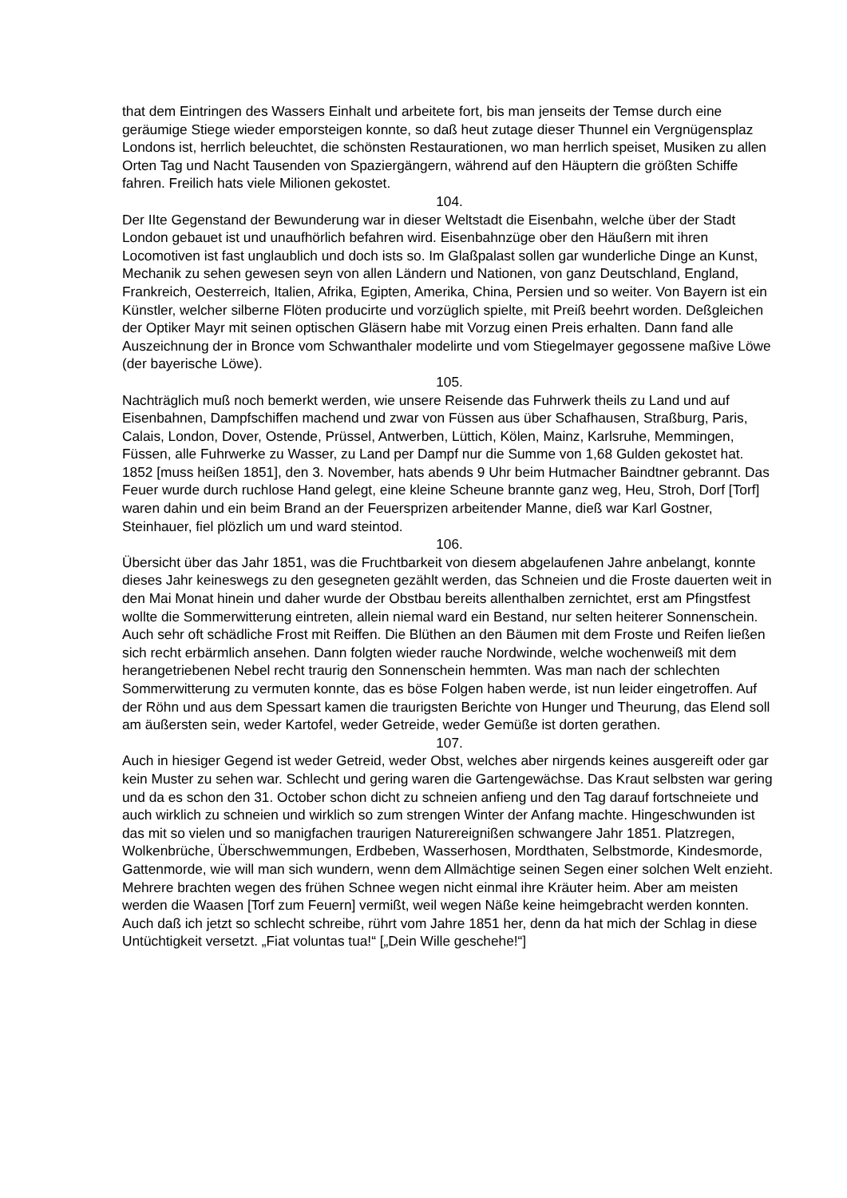that dem Eintringen des Wassers Einhalt und arbeitete fort, bis man jenseits der Temse durch eine geräumige Stiege wieder emporsteigen konnte, so daß heut zutage dieser Thunnel ein Vergnügensplaz Londons ist, herrlich beleuchtet, die schönsten Restaurationen, wo man herrlich speiset, Musiken zu allen Orten Tag und Nacht Tausenden von Spaziergängern, während auf den Häuptern die größten Schiffe fahren. Freilich hats viele Milionen gekostet.
104.
Der IIte Gegenstand der Bewunderung war in dieser Weltstadt die Eisenbahn, welche über der Stadt London gebauet ist und unaufhörlich befahren wird. Eisenbahnzüge ober den Häußern mit ihren Locomotiven ist fast unglaublich und doch ists so. Im Glaßpalast sollen gar wunderliche Dinge an Kunst, Mechanik zu sehen gewesen seyn von allen Ländern und Nationen, von ganz Deutschland, England, Frankreich, Oesterreich, Italien, Afrika, Egipten, Amerika, China, Persien und so weiter. Von Bayern ist ein Künstler, welcher silberne Flöten producirte und vorzüglich spielte, mit Preiß beehrt worden. Deßgleichen der Optiker Mayr mit seinen optischen Gläsern habe mit Vorzug einen Preis erhalten. Dann fand alle Auszeichnung der in Bronce vom Schwanthaler modelirte und vom Stiegelmayer gegossene maßive Löwe (der bayerische Löwe).
105.
Nachträglich muß noch bemerkt werden, wie unsere Reisende das Fuhrwerk theils zu Land und auf Eisenbahnen, Dampfschiffen machend und zwar von Füssen aus über Schafhausen, Straßburg, Paris, Calais, London, Dover, Ostende, Prüssel, Antwerben, Lüttich, Kölen, Mainz, Karlsruhe, Memmingen, Füssen, alle Fuhrwerke zu Wasser, zu Land per Dampf nur die Summe von 1,68 Gulden gekostet hat.
1852 [muss heißen 1851], den 3. November, hats abends 9 Uhr beim Hutmacher Baindtner gebrannt. Das Feuer wurde durch ruchlose Hand gelegt, eine kleine Scheune brannte ganz weg, Heu, Stroh, Dorf [Torf] waren dahin und ein beim Brand an der Feuersprizen arbeitender Manne, dieß war Karl Gostner, Steinhauer, fiel plözlich um und ward steintod.
106.
Übersicht über das Jahr 1851, was die Fruchtbarkeit von diesem abgelaufenen Jahre anbelangt, konnte dieses Jahr keineswegs zu den gesegneten gezählt werden, das Schneien und die Froste dauerten weit in den Mai Monat hinein und daher wurde der Obstbau bereits allenthalben zernichtet, erst am Pfingstfest wollte die Sommerwitterung eintreten, allein niemal ward ein Bestand, nur selten heiterer Sonnenschein. Auch sehr oft schädliche Frost mit Reiffen. Die Blüthen an den Bäumen mit dem Froste und Reifen ließen sich recht erbärmlich ansehen. Dann folgten wieder rauche Nordwinde, welche wochenweiß mit dem herangetriebenen Nebel recht traurig den Sonnenschein hemmten. Was man nach der schlechten Sommerwitterung zu vermuten konnte, das es böse Folgen haben werde, ist nun leider eingetroffen. Auf der Röhn und aus dem Spessart kamen die traurigsten Berichte von Hunger und Theurung, das Elend soll am äußersten sein, weder Kartofel, weder Getreide, weder Gemüße ist dorten gerathen.
107.
Auch in hiesiger Gegend ist weder Getreid, weder Obst, welches aber nirgends keines ausgereift oder gar kein Muster zu sehen war. Schlecht und gering waren die Gartengewächse. Das Kraut selbsten war gering und da es schon den 31. October schon dicht zu schneien anfieng und den Tag darauf fortschneiete und auch wirklich zu schneien und wirklich so zum strengen Winter der Anfang machte. Hingeschwunden ist das mit so vielen und so manigfachen traurigen Naturereignißen schwangere Jahr 1851. Platzregen, Wolkenbrüche, Überschwemmungen, Erdbeben, Wasserhosen, Mordthaten, Selbstmorde, Kindesmorde, Gattenmorde, wie will man sich wundern, wenn dem Allmächtige seinen Segen einer solchen Welt enzieht. Mehrere brachten wegen des frühen Schnee wegen nicht einmal ihre Kräuter heim. Aber am meisten werden die Waasen [Torf zum Feuern] vermißt, weil wegen Näße keine heimgebracht werden konnten.
Auch daß ich jetzt so schlecht schreibe, rührt vom Jahre 1851 her, denn da hat mich der Schlag in diese Untüchtigkeit versetzt. „Fiat voluntas tua!“ [„Dein Wille geschehe!“]